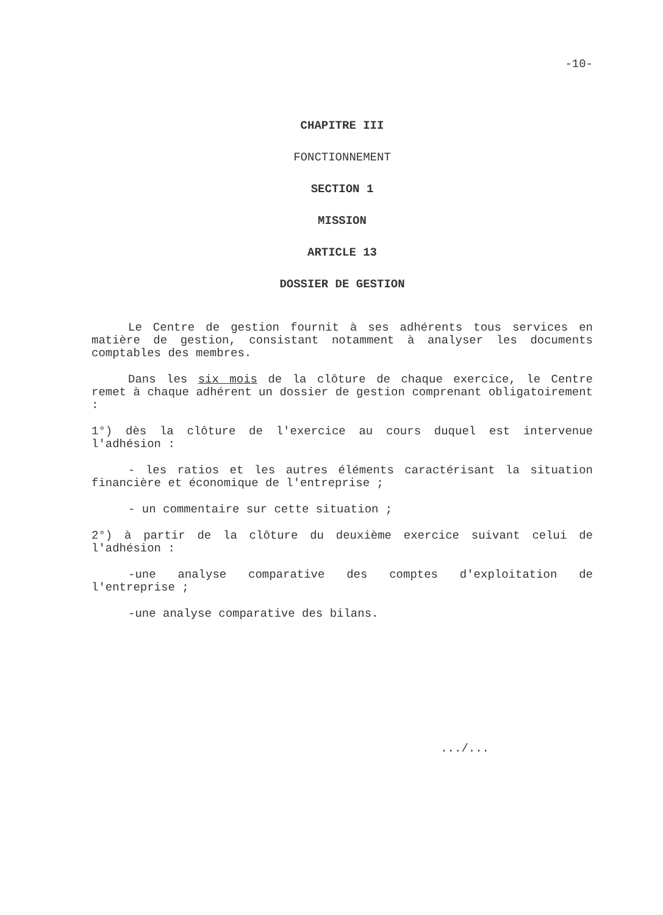-10-
CHAPITRE III
FONCTIONNEMENT
SECTION 1
MISSION
ARTICLE 13
DOSSIER DE GESTION
Le Centre de gestion fournit à ses adhérents tous services en matière de gestion, consistant notamment à analyser les documents comptables des membres.
Dans les six mois de la clôture de chaque exercice, le Centre remet à chaque adhérent un dossier de gestion comprenant obligatoirement :
1°) dès la clôture de l'exercice au cours duquel est intervenue l'adhésion :
- les ratios et les autres éléments caractérisant la situation financière et économique de l'entreprise ;
- un commentaire sur cette situation ;
2°) à partir de la clôture du deuxième exercice suivant celui de l'adhésion :
-une analyse comparative des comptes d'exploitation de l'entreprise ;
-une analyse comparative des bilans.
.../...